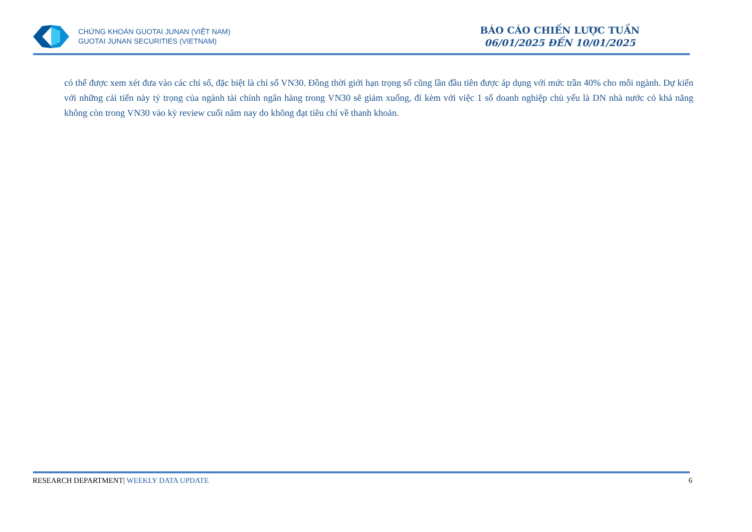CHỨNG KHOÁN GUOTAI JUNAN (VIỆT NAM)
GUOTAI JUNAN SECURITIES (VIETNAM)
BÁO CÁO CHIẾN LƯỢC TUẦN
06/01/2025 ĐẾN 10/01/2025
có thể được xem xét đưa vào các chỉ số, đặc biệt là chỉ số VN30. Đồng thời giới hạn trọng số cũng lần đầu tiên được áp dụng với mức trần 40% cho mỗi ngành. Dự kiến với những cải tiến này tỷ trọng của ngành tài chính ngân hàng trong VN30 sẽ giảm xuống, đi kèm với việc 1 số doanh nghiệp chủ yếu là DN nhà nước có khả năng không còn trong VN30 vào kỳ review cuối năm nay do không đạt tiêu chí về thanh khoản.
RESEARCH DEPARTMENT| WEEKLY DATA UPDATE
6